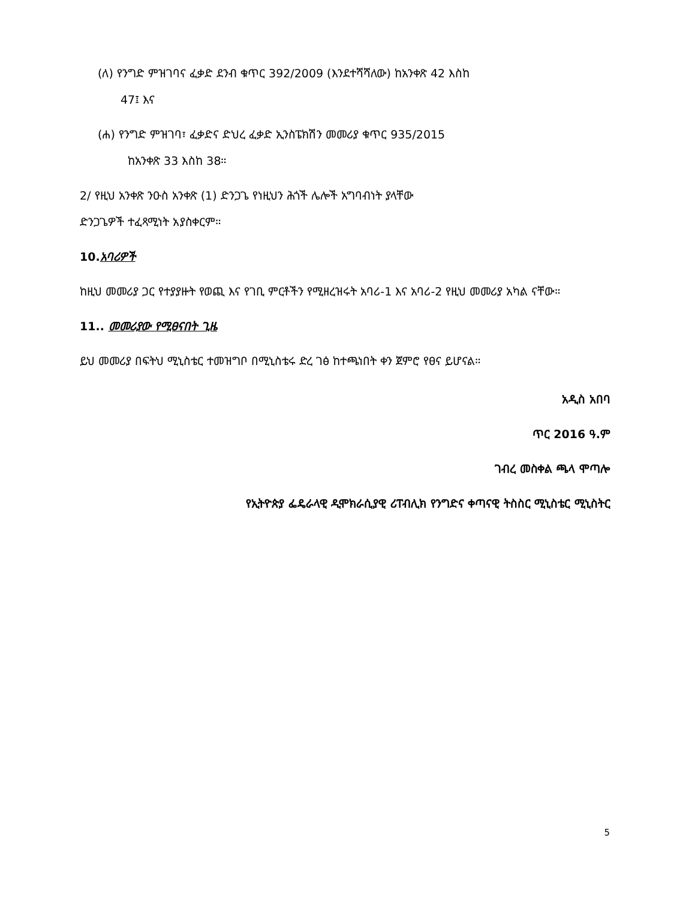(ለ) የንግድ ምዝገባና ፈቃድ ደንብ ቁጥር 392/2009 (እንደተሻሻለው) ከአንቀጽ 42 እስከ
47፤ እና
(ሐ) የንግድ ምዝገባ፣ ፈቃድና ድህረ ፈቃድ ኢንስፔክሽን መመሪያ ቁጥር 935/2015
ከአንቀጽ 33 እስከ 38።
2/ የዚህ አንቀጽ ንዑስ አንቀጽ (1) ድንጋጌ የነዚህን ሕጎች ሌሎች አግባብነት ያላቸው
ድንጋጌዎች ተፈጻሚነት አያስቀርም።
10.አባሪዎች
ከዚህ መመሪያ ጋር የተያያዙት የወጪ እና የገቢ ምርቶችን የሚዘረዝሩት አባሪ-1 እና አባሪ-2 የዚህ መመሪያ አካል ናቸው።
11.. መመሪያው የሚፀናበት ጊዜ
ይህ መመሪያ በፍትህ ሚኒስቴር ተመዝግቦ በሚኒስቴሩ ድረ ገፅ ከተጫነበት ቀን ጀምሮ የፀና ይሆናል።
አዲስ አበባ
ጥር 2016 ዓ.ም
ገብረ መስቀል ጫላ ሞጣሎ
የኢትዮጵያ ፌዴራላዊ ዲሞክራሲያዊ ሪፐብሊክ የንግድና ቀጣናዊ ትስስር ሚኒስቴር ሚኒስትር
5